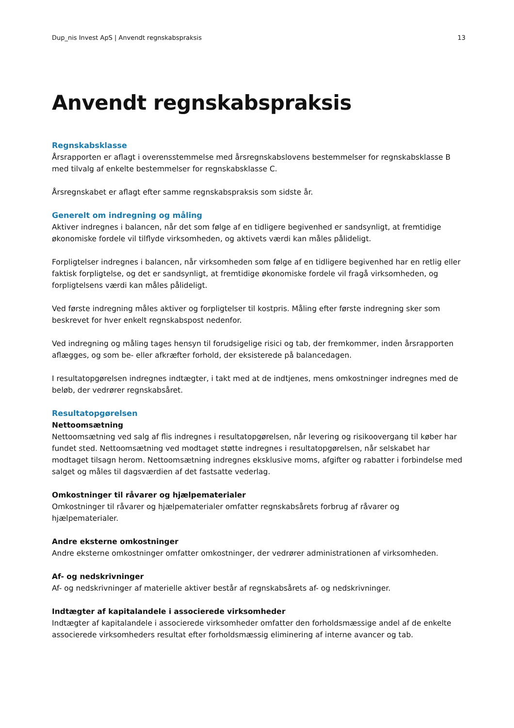Dup_nis Invest ApS | Anvendt regnskabspraksis 13
Anvendt regnskabspraksis
Regnskabsklasse
Årsrapporten er aflagt i overensstemmelse med årsregnskabslovens bestemmelser for regnskabsklasse B med tilvalg af enkelte bestemmelser for regnskabsklasse C.
Årsregnskabet er aflagt efter samme regnskabspraksis som sidste år.
Generelt om indregning og måling
Aktiver indregnes i balancen, når det som følge af en tidligere begivenhed er sandsynligt, at fremtidige økonomiske fordele vil tilflyde virksomheden, og aktivets værdi kan måles pålideligt.
Forpligtelser indregnes i balancen, når virksomheden som følge af en tidligere begivenhed har en retlig eller faktisk forpligtelse, og det er sandsynligt, at fremtidige økonomiske fordele vil fragå virksomheden, og forpligtelsens værdi kan måles pålideligt.
Ved første indregning måles aktiver og forpligtelser til kostpris. Måling efter første indregning sker som beskrevet for hver enkelt regnskabspost nedenfor.
Ved indregning og måling tages hensyn til forudsigelige risici og tab, der fremkommer, inden årsrapporten aflægges, og som be- eller afkræfter forhold, der eksisterede på balancedagen.
I resultatopgørelsen indregnes indtægter, i takt med at de indtjenes, mens omkostninger indregnes med de beløb, der vedrører regnskabsåret.
Resultatopgørelsen
Nettoomsætning
Nettoomsætning ved salg af flis indregnes i resultatopgørelsen, når levering og risikoovergang til køber har fundet sted. Nettoomsætning ved modtaget støtte indregnes i resultatopgørelsen, når selskabet har modtaget tilsagn herom. Nettoomsætning indregnes eksklusive moms, afgifter og rabatter i forbindelse med salget og måles til dagsværdien af det fastsatte vederlag.
Omkostninger til råvarer og hjælpematerialer
Omkostninger til råvarer og hjælpematerialer omfatter regnskabsårets forbrug af råvarer og hjælpematerialer.
Andre eksterne omkostninger
Andre eksterne omkostninger omfatter omkostninger, der vedrører administrationen af virksomheden.
Af- og nedskrivninger
Af- og nedskrivninger af materielle aktiver består af regnskabsårets af- og nedskrivninger.
Indtægter af kapitalandele i associerede virksomheder
Indtægter af kapitalandele i associerede virksomheder omfatter den forholdsmæssige andel af de enkelte associerede virksomheders resultat efter forholdsmæssig eliminering af interne avancer og tab.